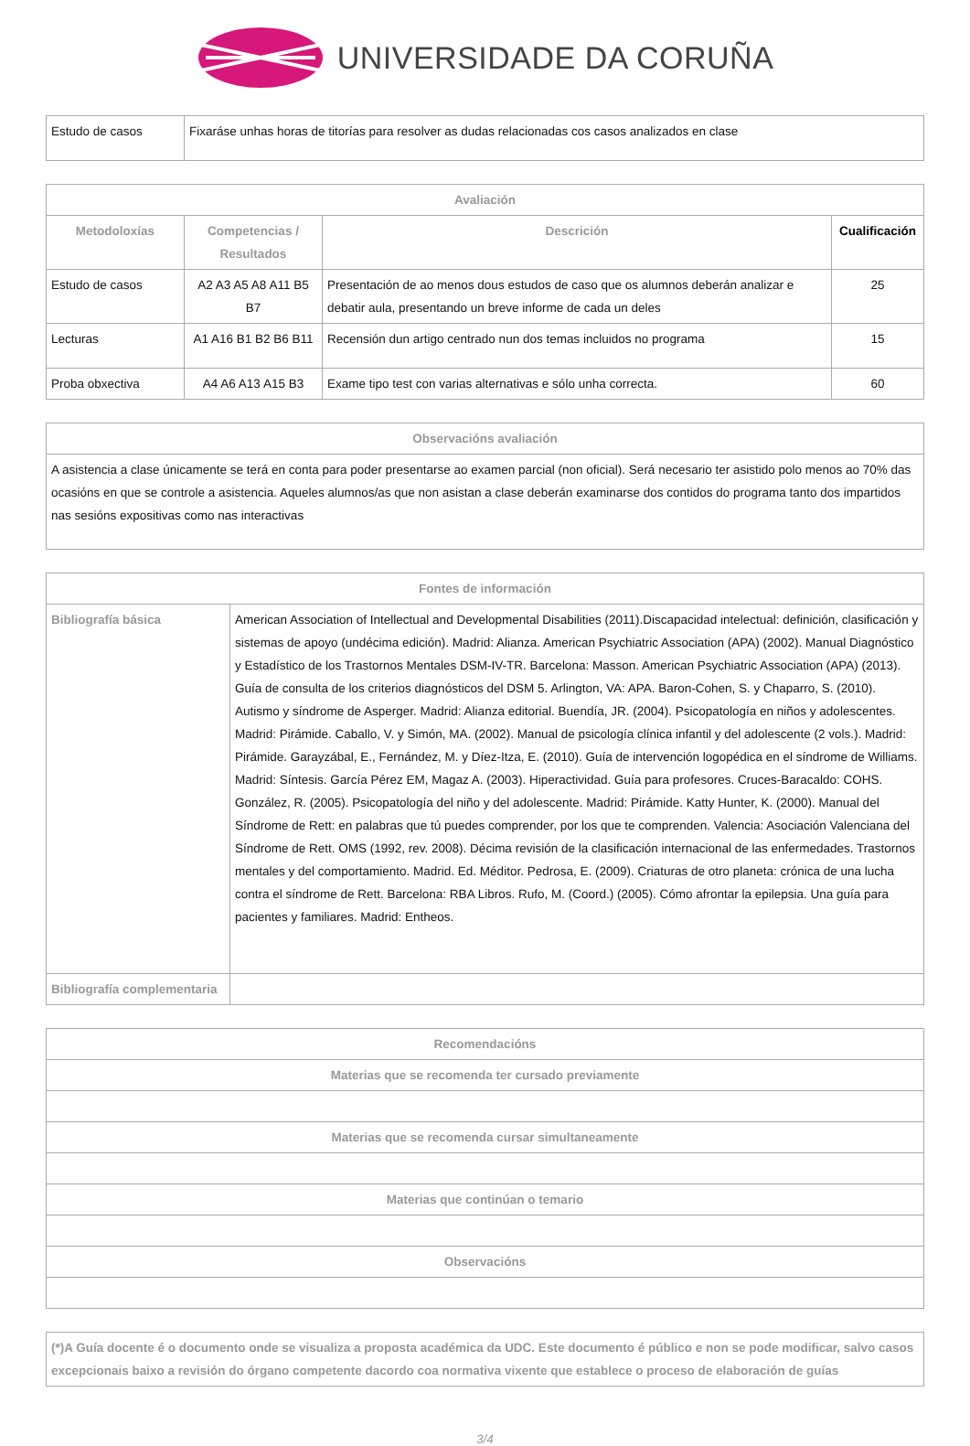UNIVERSIDADE DA CORUÑA
| Estudo de casos | Fixaráse unhas horas de titorías para resolver as dudas relacionadas cos casos analizados en clase |
| Avaliación | | | |
| --- | --- | --- | --- |
| Metodoloxías | Competencias / Resultados | Descrición | Cualificación |
| Estudo de casos | A2 A3 A5 A8 A11 B5 B7 | Presentación de ao menos dous estudos de caso que os alumnos deberán analizar e debatir aula, presentando un breve informe de cada un deles | 25 |
| Lecturas | A1 A16 B1 B2 B6 B11 | Recensión dun artigo centrado nun dos temas incluidos no programa | 15 |
| Proba obxectiva | A4 A6 A13 A15 B3 | Exame tipo test con varias alternativas e sólo unha correcta. | 60 |
| Observacións avaliación |
| --- |
| A asistencia a clase únicamente se terá en conta para poder presentarse ao examen parcial (non oficial). Será necesario ter asistido polo menos ao 70% das ocasións en que se controle a asistencia. Aqueles alumnos/as que non asistan a clase deberán examinarse dos contidos do programa tanto dos impartidos nas sesións expositivas como nas interactivas |
| Fontes de información | |
| --- | --- |
| Bibliografía básica | American Association of Intellectual and Developmental Disabilities (2011).Discapacidad intelectual: definición, clasificación y sistemas de apoyo (undécima edición). Madrid: Alianza. American Psychiatric Association (APA) (2002). Manual Diagnóstico y Estadístico de los Trastornos Mentales DSM-IV-TR. Barcelona: Masson. American Psychiatric Association (APA) (2013). Guía de consulta de los criterios diagnósticos del DSM 5. Arlington, VA: APA. Baron-Cohen, S. y Chaparro, S. (2010). Autismo y síndrome de Asperger. Madrid: Alianza editorial. Buendía, JR. (2004). Psicopatología en niños y adolescentes. Madrid: Pirámide. Caballo, V. y Simón, MA. (2002). Manual de psicología clínica infantil y del adolescente (2 vols.). Madrid: Pirámide. Garayzábal, E., Fernández, M. y Díez-Itza, E. (2010). Guía de intervención logopédica en el síndrome de Williams. Madrid: Síntesis. García Pérez EM, Magaz A. (2003). Hiperactividad. Guía para profesores. Cruces-Baracaldo: COHS. González, R. (2005). Psicopatología del niño y del adolescente. Madrid: Pirámide. Katty Hunter, K. (2000). Manual del Síndrome de Rett: en palabras que tú puedes comprender, por los que te comprenden. Valencia: Asociación Valenciana del Síndrome de Rett. OMS (1992, rev. 2008). Décima revisión de la clasificación internacional de las enfermedades. Trastornos mentales y del comportamiento. Madrid. Ed. Méditor. Pedrosa, E. (2009). Criaturas de otro planeta: crónica de una lucha contra el síndrome de Rett. Barcelona: RBA Libros. Rufo, M. (Coord.) (2005). Cómo afrontar la epilepsia. Una guía para pacientes y familiares. Madrid: Entheos. |
| Bibliografía complementaria | |
| Recomendacións |
| --- |
| Materias que se recomenda ter cursado previamente |
| Materias que se recomenda cursar simultaneamente |
| Materias que continúan o temario |
| Observacións |
| (*)A Guía docente é o documento onde se visualiza a proposta académica da UDC. Este documento é público e non se pode modificar, salvo casos excepcionais baixo a revisión do órgano competente dacordo coa normativa vixente que establece o proceso de elaboración de guías |
3/4